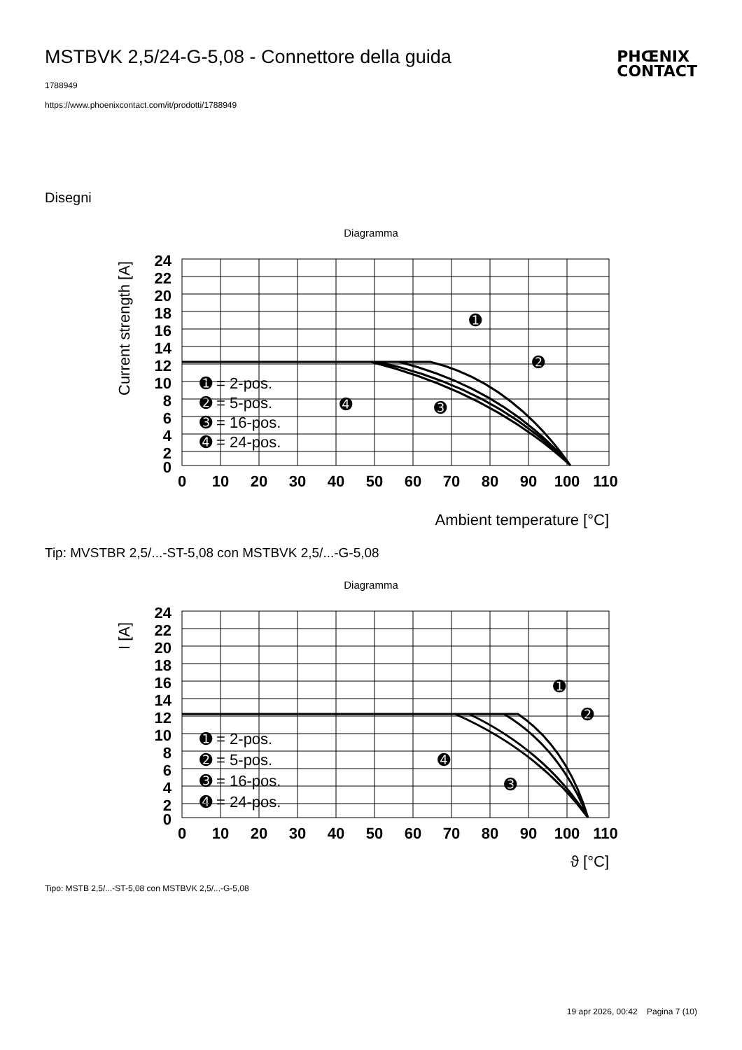MSTBVK 2,5/24-G-5,08 - Connettore della guida
1788949
https://www.phoenixcontact.com/it/prodotti/1788949
PHŒNIX
CONTACT
Disegni
Diagramma
24
22
20
18
16
14
12
10
8
6
4
2
0
0
10
20
30
40
50
60
70
80
90
100
110
➊ = 2-pos.
➋ = 5-pos.
➌ = 16-pos.
➍ = 24-pos.
➊
➋
➌
➍
Ambient temperature [°C]
Current strength [A]
Tip: MVSTBR 2,5/...-ST-5,08 con MSTBVK 2,5/...-G-5,08
Diagramma
24
22
20
18
16
14
12
10
8
6
4
2
0
0
10
20
30
40
50
60
70
80
90
100
110
➊ = 2-pos.
➋ = 5-pos.
➌ = 16-pos.
➍ = 24-pos.
➊
➋
➌
➍
ϑ [°C]
I [A]
Tipo: MSTB 2,5/...-ST-5,08 con MSTBVK 2,5/...-G-5,08
19 apr 2026, 00:42 Pagina 7 (10)